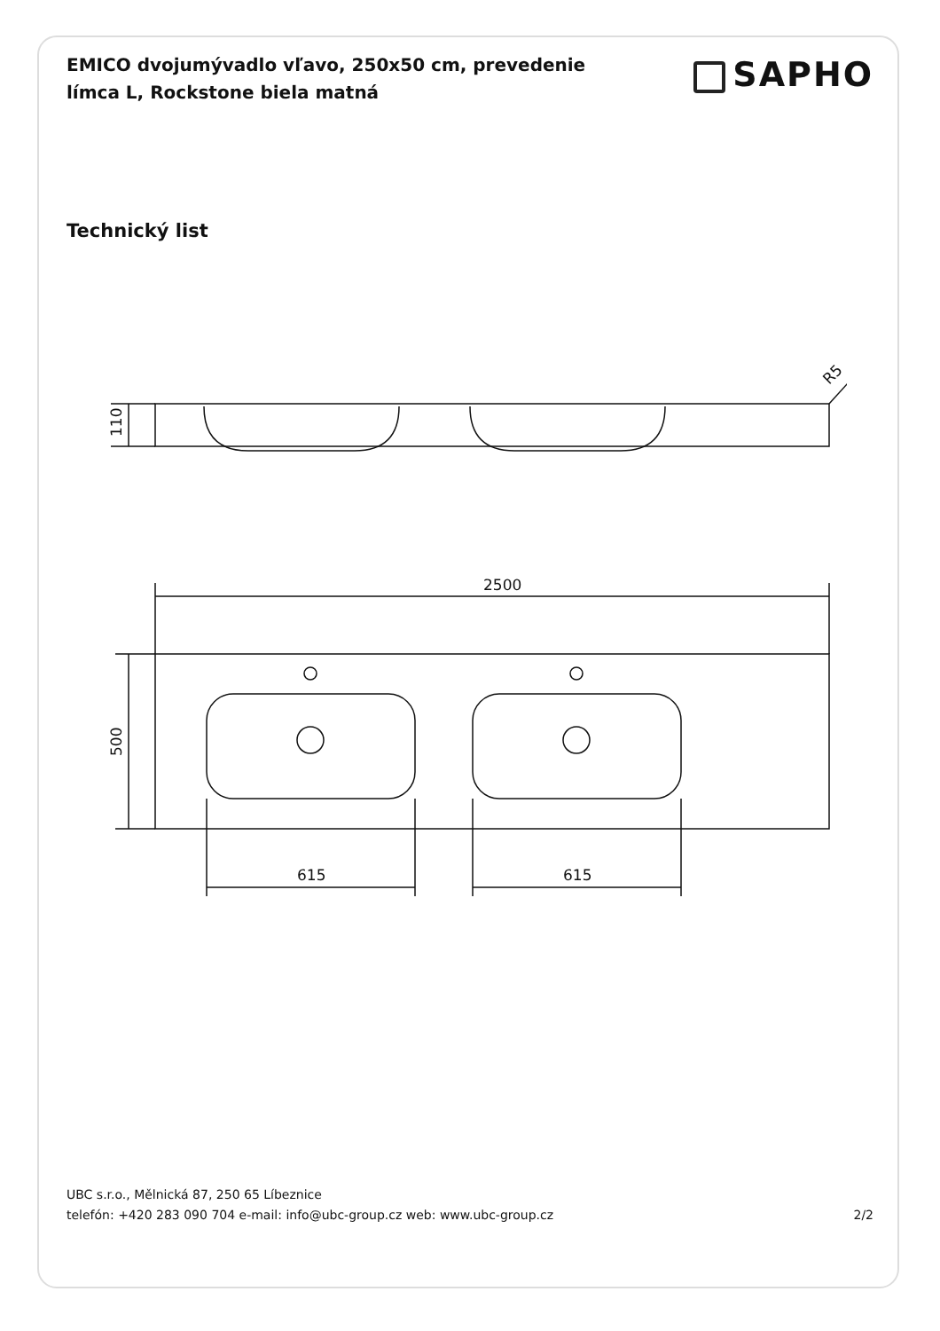EMICO dvojumývadlo vľavo, 250x50 cm, prevedenie límca L, Rockstone biela matná
SAPHO
Technický list
110
500
2500
615
615
R5
UBC s.r.o., Mělnická 87, 250 65 Líbeznice
telefón: +420 283 090 704 e-mail: info@ubc-group.cz web: www.ubc-group.cz
2/2